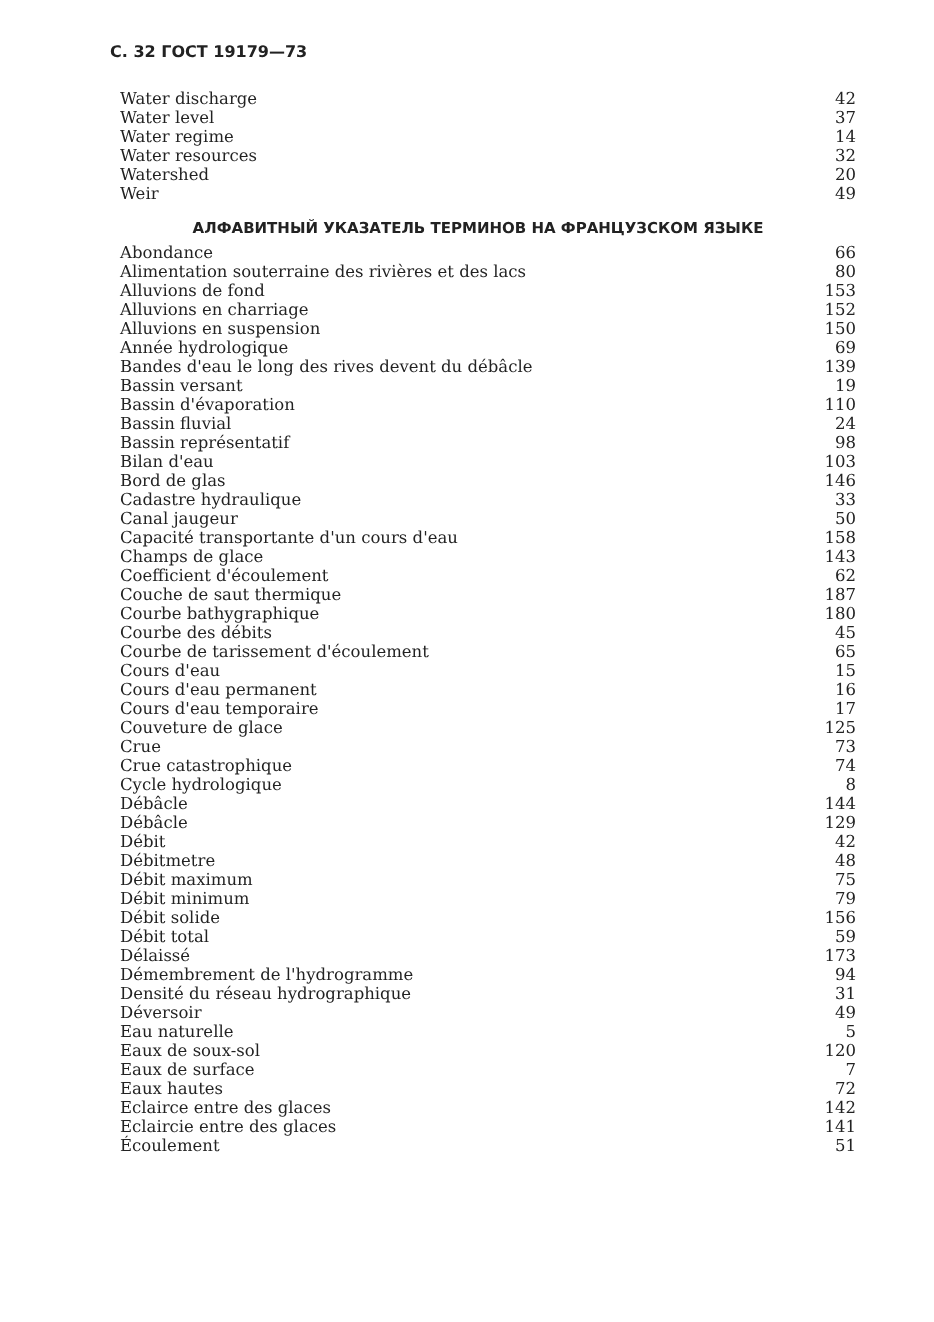С. 32 ГОСТ 19179—73
| Water discharge | 42 |
| Water level | 37 |
| Water regime | 14 |
| Water resources | 32 |
| Watershed | 20 |
| Weir | 49 |
АЛФАВИТНЫЙ УКАЗАТЕЛЬ ТЕРМИНОВ НА ФРАНЦУЗСКОМ ЯЗЫКЕ
| Abondance | 66 |
| Alimentation souterraine des rivières et des lacs | 80 |
| Alluvions de fond | 153 |
| Alluvions en charriage | 152 |
| Alluvions en suspension | 150 |
| Année hydrologique | 69 |
| Bandes d'eau le long des rives devent du débâcle | 139 |
| Bassin versant | 19 |
| Bassin d'évaporation | 110 |
| Bassin fluvial | 24 |
| Bassin représentatif | 98 |
| Bilan d'eau | 103 |
| Bord de glas | 146 |
| Cadastre hydraulique | 33 |
| Canal jaugeur | 50 |
| Capacité transportante d'un cours d'eau | 158 |
| Champs de glace | 143 |
| Coefficient d'écoulement | 62 |
| Couche de saut thermique | 187 |
| Courbe bathygraphique | 180 |
| Courbe des débits | 45 |
| Courbe de tarissement d'écoulement | 65 |
| Cours d'eau | 15 |
| Cours d'eau permanent | 16 |
| Cours d'eau temporaire | 17 |
| Couveture de glace | 125 |
| Crue | 73 |
| Crue catastrophique | 74 |
| Cycle hydrologique | 8 |
| Débâcle | 144 |
| Débâcle | 129 |
| Débit | 42 |
| Débitmetre | 48 |
| Débit maximum | 75 |
| Débit minimum | 79 |
| Débit solide | 156 |
| Débit total | 59 |
| Délaissé | 173 |
| Démembrement de l'hydrogramme | 94 |
| Densité du réseau hydrographique | 31 |
| Déversoir | 49 |
| Eau naturelle | 5 |
| Eaux de soux-sol | 120 |
| Eaux de surface | 7 |
| Eaux hautes | 72 |
| Eclairce entre des glaces | 142 |
| Eclaircie entre des glaces | 141 |
| Écoulement | 51 |